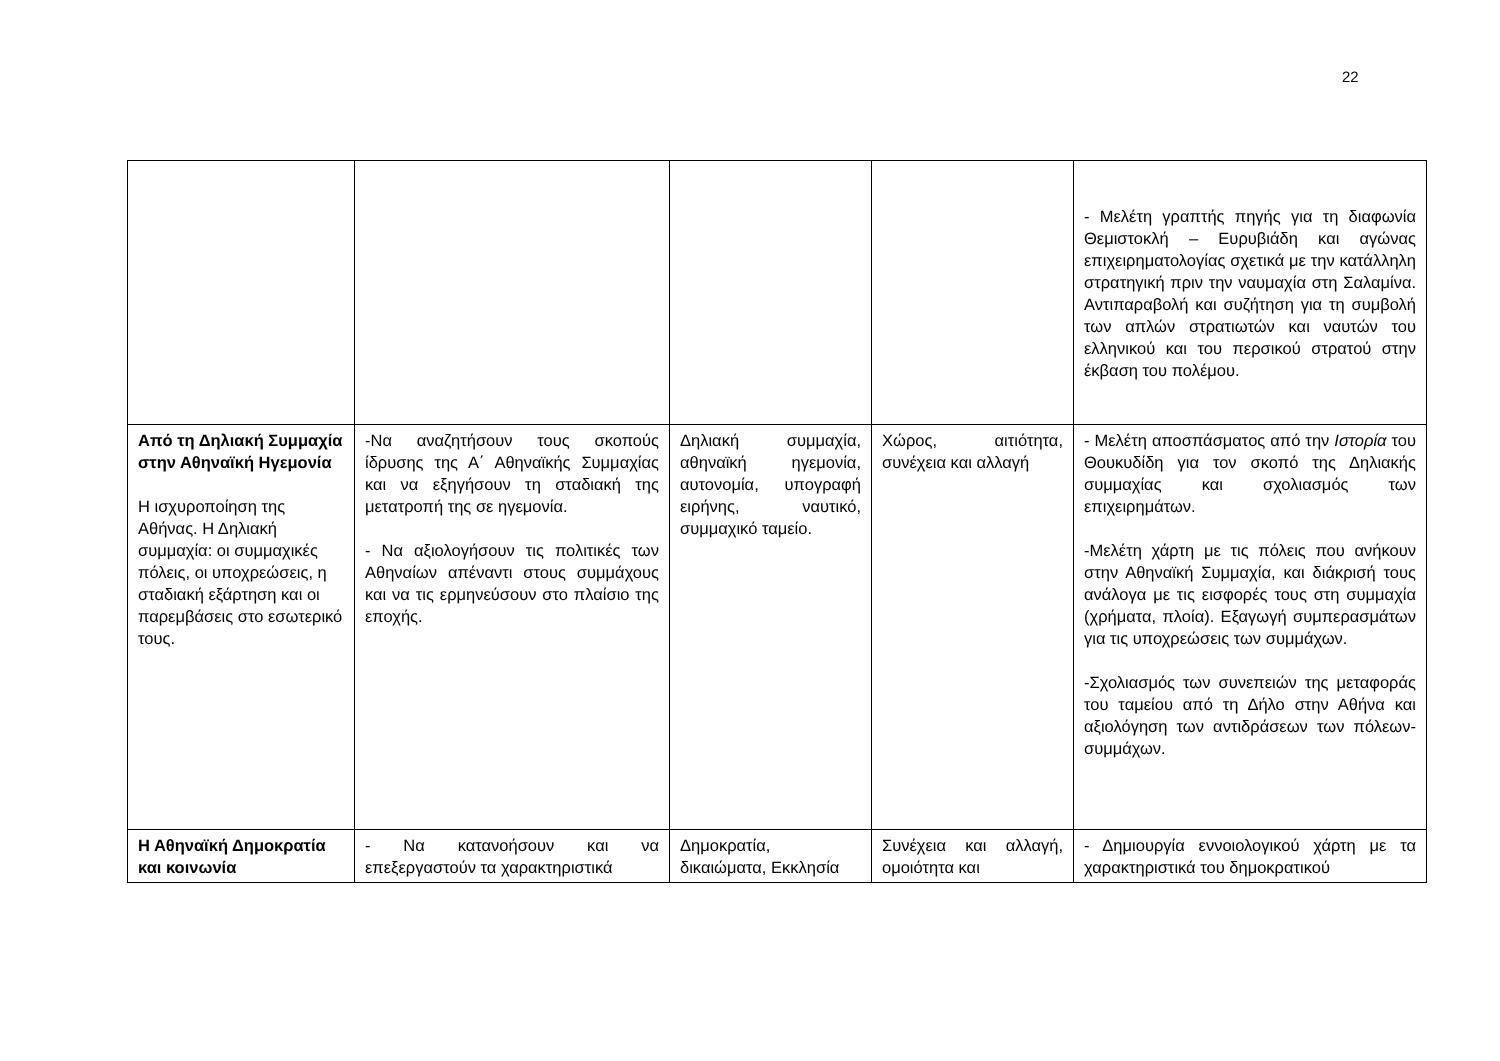22
| | | | | - Μελέτη γραπτής πηγής για τη διαφωνία Θεμιστοκλή – Ευρυβιάδη και αγώνας επιχειρηματολογίας σχετικά με την κατάλληλη στρατηγική πριν την ναυμαχία στη Σαλαμίνα. Αντιπαραβολή και συζήτηση για τη συμβολή των απλών στρατιωτών και ναυτών του ελληνικού και του περσικού στρατού στην έκβαση του πολέμου. |
| Από τη Δηλιακή Συμμαχία στην Αθηναϊκή Ηγεμονία Η ισχυροποίηση της Αθήνας. Η Δηλιακή συμμαχία: οι συμμαχικές πόλεις, οι υποχρεώσεις, η σταδιακή εξάρτηση και οι παρεμβάσεις στο εσωτερικό τους. | -Να αναζητήσουν τους σκοπούς ίδρυσης της Α΄ Αθηναϊκής Συμμαχίας και να εξηγήσουν τη σταδιακή της μετατροπή της σε ηγεμονία. - Να αξιολογήσουν τις πολιτικές των Αθηναίων απέναντι στους συμμάχους και να τις ερμηνεύσουν στο πλαίσιο της εποχής. | Δηλιακή συμμαχία, αθηναϊκή ηγεμονία, αυτονομία, υπογραφή ειρήνης, ναυτικό, συμμαχικό ταμείο. | Χώρος, αιτιότητα, συνέχεια και αλλαγή | - Μελέτη αποσπάσματος από την Ιστορία του Θουκυδίδη για τον σκοπό της Δηλιακής συμμαχίας και σχολιασμός των επιχειρημάτων. -Μελέτη χάρτη με τις πόλεις που ανήκουν στην Αθηναϊκή Συμμαχία, και διάκρισή τους ανάλογα με τις εισφορές τους στη συμμαχία (χρήματα, πλοία). Εξαγωγή συμπερασμάτων για τις υποχρεώσεις των συμμάχων. -Σχολιασμός των συνεπειών της μεταφοράς του ταμείου από τη Δήλο στην Αθήνα και αξιολόγηση των αντιδράσεων των πόλεων-συμμάχων. |
| Η Αθηναϊκή Δημοκρατία και κοινωνία | - Να κατανοήσουν και να επεξεργαστούν τα χαρακτηριστικά | Δημοκρατία, δικαιώματα, Εκκλησία | Συνέχεια και αλλαγή, ομοιότητα και | - Δημιουργία εννοιολογικού χάρτη με τα χαρακτηριστικά του δημοκρατικού |